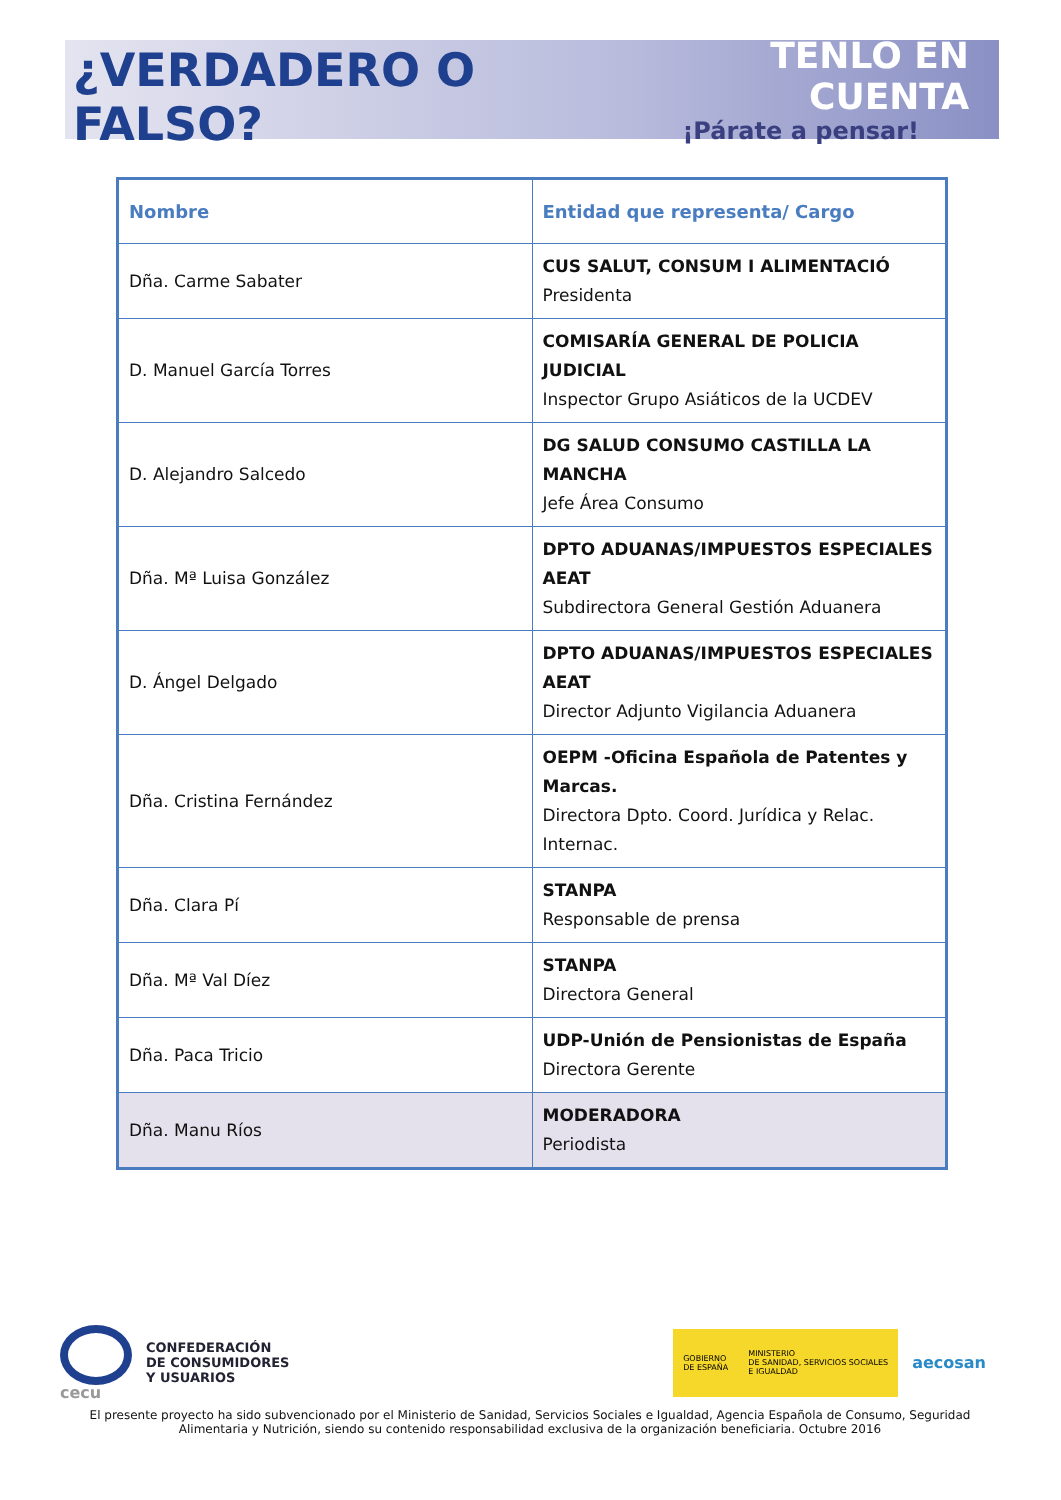¿VERDADERO O FALSO?
TENLO EN CUENTA
¡Párate a pensar!
| Nombre | Entidad que representa/ Cargo |
| --- | --- |
| Dña. Carme Sabater | CUS SALUT, CONSUM I ALIMENTACIÓ Presidenta |
| D. Manuel García Torres | COMISARÍA GENERAL DE POLICIA JUDICIAL Inspector Grupo Asiáticos de la UCDEV |
| D. Alejandro Salcedo | DG SALUD CONSUMO CASTILLA LA MANCHA Jefe Área Consumo |
| Dña. Mª Luisa González | DPTO ADUANAS/IMPUESTOS ESPECIALES AEAT Subdirectora General Gestión Aduanera |
| D. Ángel Delgado | DPTO ADUANAS/IMPUESTOS ESPECIALES AEAT Director Adjunto Vigilancia Aduanera |
| Dña. Cristina Fernández | OEPM -Oficina Española de Patentes y Marcas. Directora Dpto. Coord. Jurídica y Relac. Internac. |
| Dña. Clara Pí | STANPA Responsable de prensa |
| Dña. Mª Val Díez | STANPA Directora General |
| Dña. Paca Tricio | UDP-Unión de Pensionistas de España Directora Gerente |
| Dña. Manu Ríos | MODERADORA Periodista |
cecu
CONFEDERACIÓN
DE CONSUMIDORES
Y USUARIOS
GOBIERNO
DE ESPAÑA
MINISTERIO
DE SANIDAD, SERVICIOS SOCIALES
E IGUALDAD
aecosan
El presente proyecto ha sido subvencionado por el Ministerio de Sanidad, Servicios Sociales e Igualdad, Agencia Española de Consumo, Seguridad Alimentaria y Nutrición, siendo su contenido responsabilidad exclusiva de la organización beneficiaria. Octubre 2016